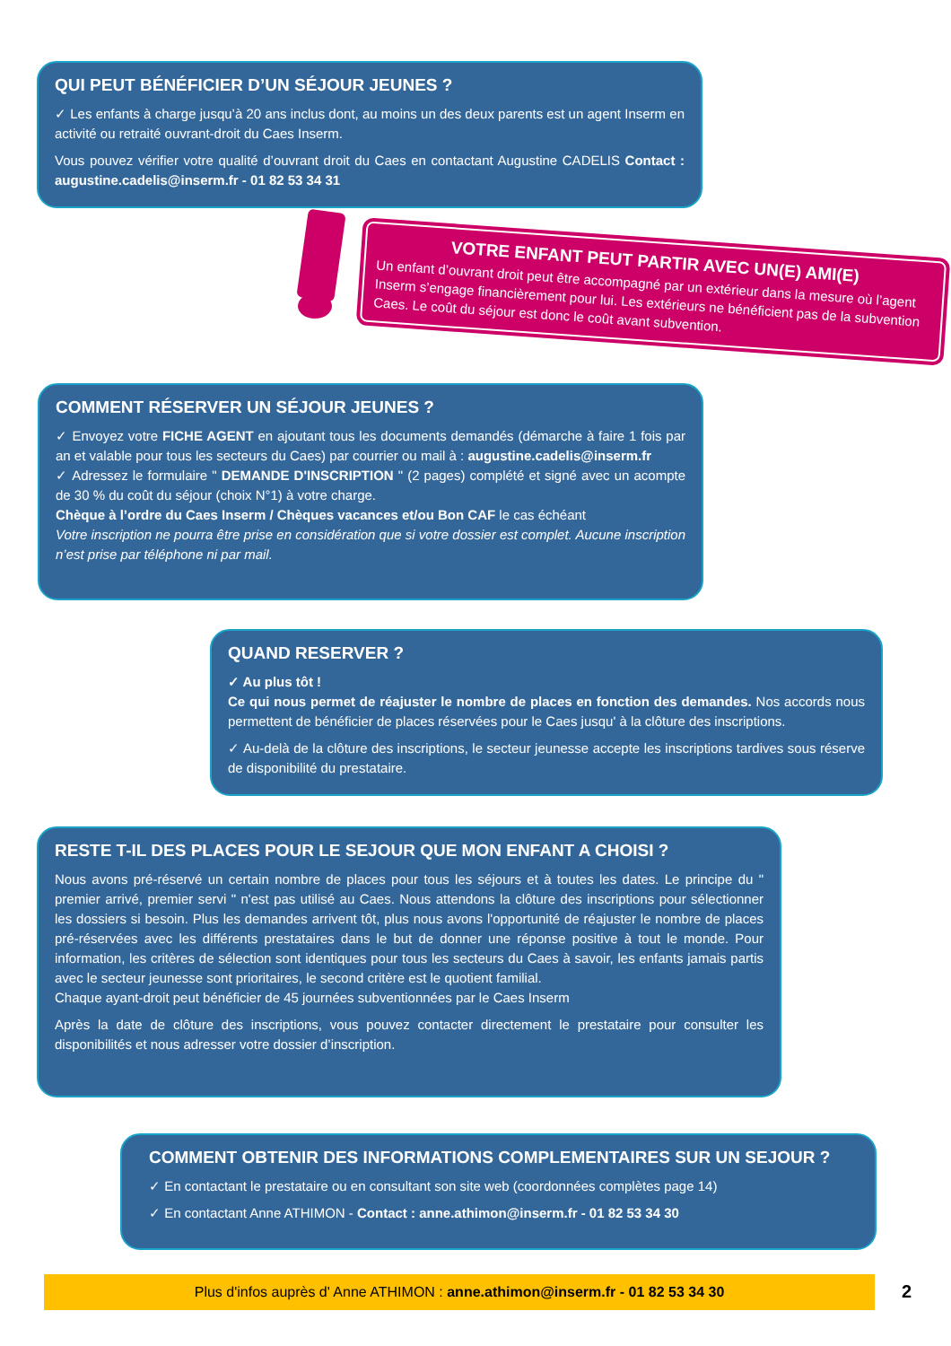QUI PEUT BÉNÉFICIER D’UN SÉJOUR JEUNES ?
✓ Les enfants à charge jusqu’à 20 ans inclus dont, au moins un des deux parents est un agent Inserm en activité ou retraité ouvrant-droit du Caes Inserm.
Vous pouvez vérifier votre qualité d’ouvrant droit du Caes en contactant Augustine CADELIS Contact : augustine.cadelis@inserm.fr - 01 82 53 34 31
VOTRE ENFANT PEUT PARTIR AVEC UN(E) AMI(E)
Un enfant d’ouvrant droit peut être accompagné par un extérieur dans la mesure où l’agent Inserm s’engage financièrement pour lui. Les extérieurs ne bénéficient pas de la subvention Caes. Le coût du séjour est donc le coût avant subvention.
COMMENT RÉSERVER UN SÉJOUR JEUNES ?
✓ Envoyez votre FICHE AGENT en ajoutant tous les documents demandés (démarche à faire 1 fois par an et valable pour tous les secteurs du Caes) par courrier ou mail à : augustine.cadelis@inserm.fr
✓ Adressez le formulaire " DEMANDE D'INSCRIPTION " (2 pages) complété et signé avec un acompte de 30 % du coût du séjour (choix N°1) à votre charge.
Chèque à l’ordre du Caes Inserm / Chèques vacances et/ou Bon CAF le cas échéant
Votre inscription ne pourra être prise en considération que si votre dossier est complet. Aucune inscription n’est prise par téléphone ni par mail.
QUAND RESERVER ?
✓ Au plus tôt !
Ce qui nous permet de réajuster le nombre de places en fonction des demandes. Nos accords nous permettent de bénéficier de places réservées pour le Caes jusqu' à la clôture des inscriptions.
✓ Au-delà de la clôture des inscriptions, le secteur jeunesse accepte les inscriptions tardives sous réserve de disponibilité du prestataire.
RESTE T-IL DES PLACES POUR LE SEJOUR QUE MON ENFANT A CHOISI ?
Nous avons pré-réservé un certain nombre de places pour tous les séjours et à toutes les dates. Le principe du " premier arrivé, premier servi " n'est pas utilisé au Caes. Nous attendons la clôture des inscriptions pour sélectionner les dossiers si besoin. Plus les demandes arrivent tôt, plus nous avons l'opportunité de réajuster le nombre de places pré-réservées avec les différents prestataires dans le but de donner une réponse positive à tout le monde. Pour information, les critères de sélection sont identiques pour tous les secteurs du Caes à savoir, les enfants jamais partis avec le secteur jeunesse sont prioritaires, le second critère est le quotient familial.
Chaque ayant-droit peut bénéficier de 45 journées subventionnées par le Caes Inserm
Après la date de clôture des inscriptions, vous pouvez contacter directement le prestataire pour consulter les disponibilités et nous adresser votre dossier d’inscription.
COMMENT OBTENIR DES INFORMATIONS COMPLEMENTAIRES SUR UN SEJOUR ?
✓ En contactant le prestataire ou en consultant son site web (coordonnées complètes page 14)
✓ En contactant Anne ATHIMON - Contact : anne.athimon@inserm.fr - 01 82 53 34 30
Plus d'infos auprès d' Anne ATHIMON : anne.athimon@inserm.fr - 01 82 53 34 30 2